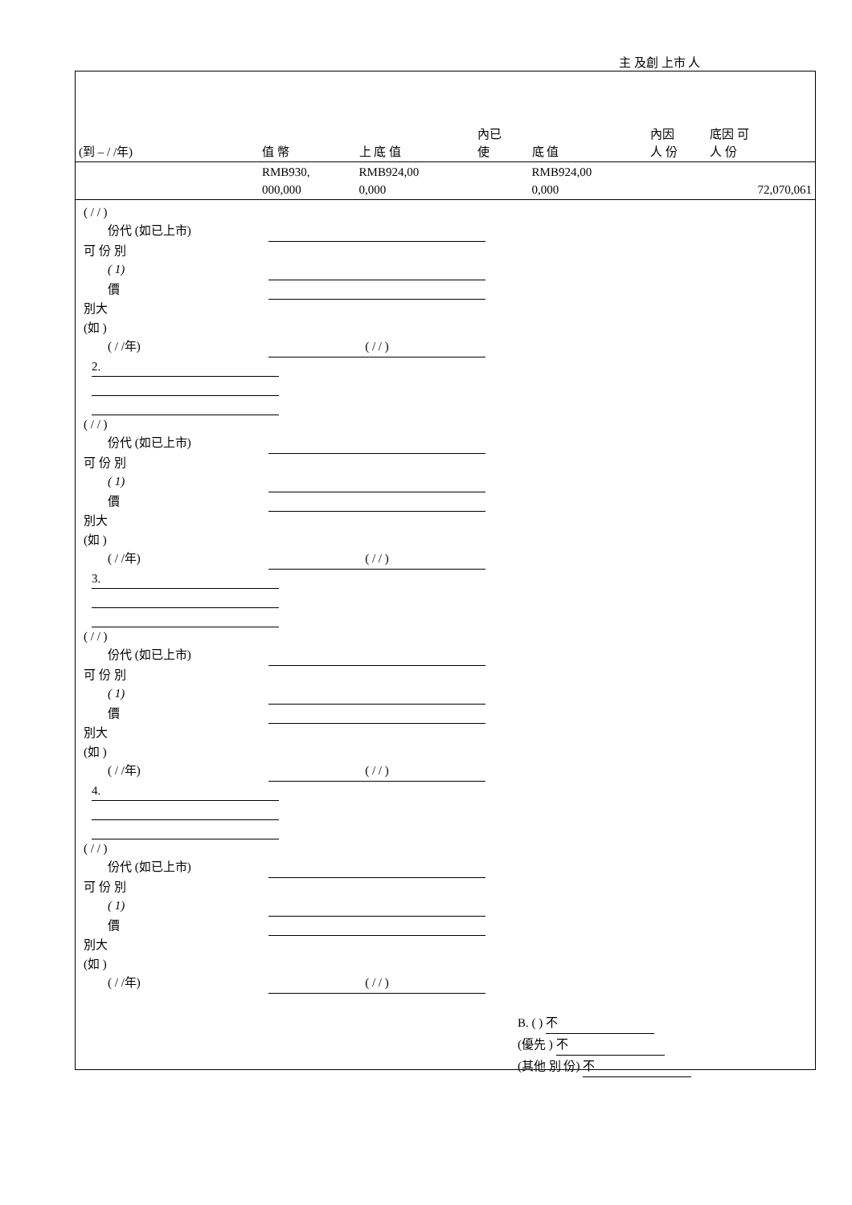主 及創 上市 人
| (到 – / /年) | 值 幣 | 上 底 值 | 內已 使 | 底 值 | 內因 人 份 | 底因 可 人 份 |
| --- | --- | --- | --- | --- | --- | --- |
| | RMB930, 000,000 | RMB924,00 0,000 | | RMB924,00 0,000 | | 72,070,061 |
( / / )
份代 (如已上市)
可 份 別
( 1)
價
別大
(如 )
( / /年) ( / / )
2.
( / / )
份代 (如已上市)
可 份 別
( 1)
價
別大
(如 )
( / /年) ( / / )
3.
( / / )
份代 (如已上市)
可 份 別
( 1)
價
別大
(如 )
( / /年) ( / / )
4.
( / / )
份代 (如已上市)
可 份 別
( 1)
價
別大
(如 )
( / /年) ( / / )
B. ( ) 不
(優先 ) 不
(其他 別 份) 不